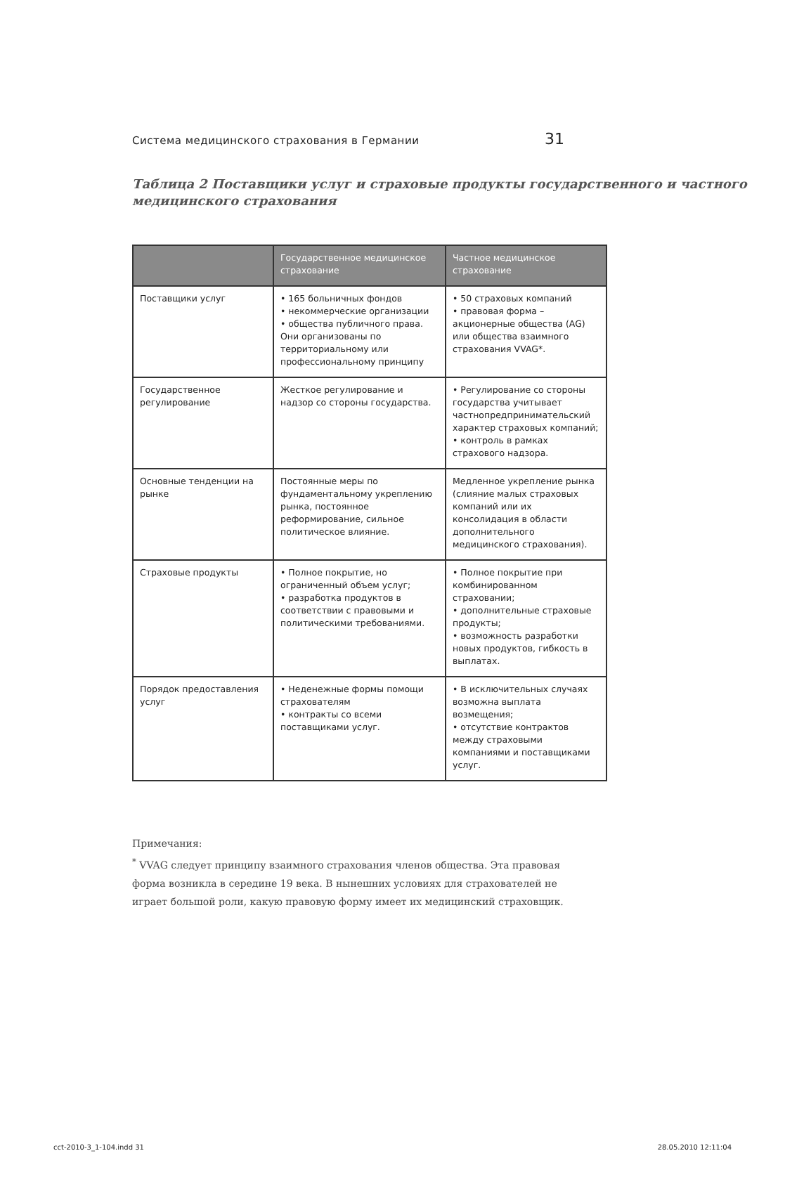Система медицинского страхования в Германии 31
Таблица 2 Поставщики услуг и страховые продукты государственного и частного медицинского страхования
| | Государственное медицинское страхование | Частное медицинское страхование |
| --- | --- | --- |
| Поставщики услуг | • 165 больничных фондов • некоммерческие организации • общества публичного права. Они организованы по территориальному или профессиональному принципу | • 50 страховых компаний • правовая форма – акционерные общества (AG) или общества взаимного страхования VVAG*. |
| Государственное регулирование | Жесткое регулирование и надзор со стороны государства. | • Регулирование со стороны государства учитывает частнопредпринимательский характер страховых компаний; • контроль в рамках страхового надзора. |
| Основные тенденции на рынке | Постоянные меры по фундаментальному укреплению рынка, постоянное реформирование, сильное политическое влияние. | Медленное укрепление рынка (слияние малых страховых компаний или их консолидация в области дополнительного медицинского страхования). |
| Страховые продукты | • Полное покрытие, но ограниченный объем услуг; • разработка продуктов в соответствии с правовыми и политическими требованиями. | • Полное покрытие при комбинированном страховании; • дополнительные страховые продукты; • возможность разработки новых продуктов, гибкость в выплатах. |
| Порядок предоставления услуг | • Неденежные формы помощи страхователям • контракты со всеми поставщиками услуг. | • В исключительных случаях возможна выплата возмещения; • отсутствие контрактов между страховыми компаниями и поставщиками услуг. |
Примечания:
<sup>*</sup> VVAG следует принципу взаимного страхования членов общества. Эта правовая форма возникла в середине 19 века. В нынешних условиях для страхователей не играет большой роли, какую правовую форму имеет их медицинский страховщик.
cct-2010-3_1-104.indd 31 28.05.2010 12:11:04